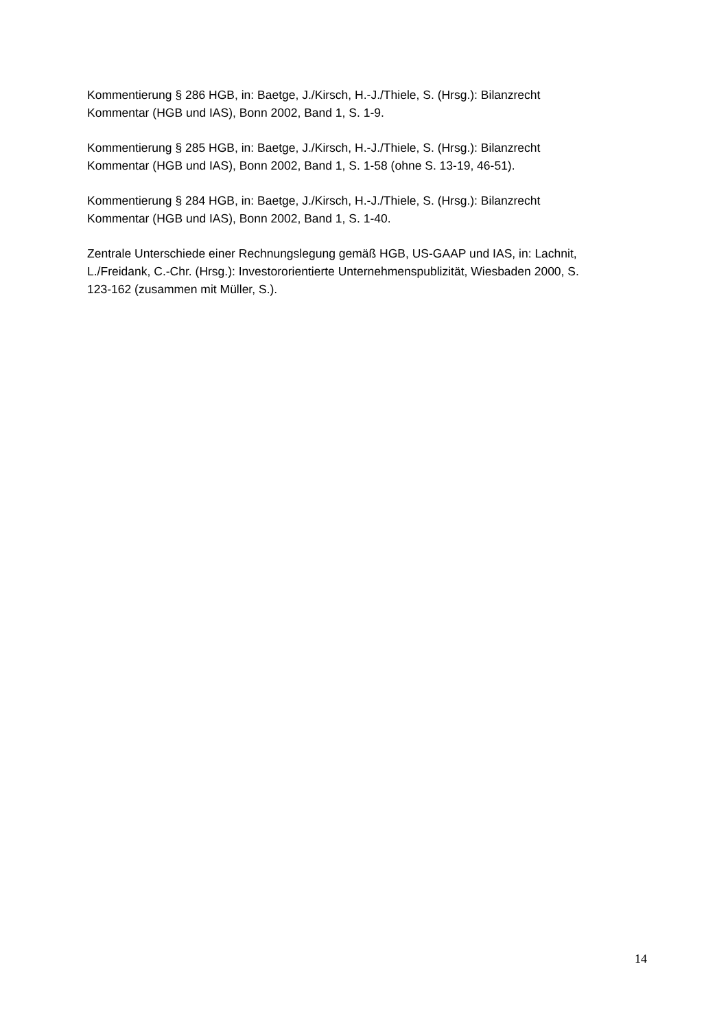Kommentierung § 286 HGB, in: Baetge, J./Kirsch, H.-J./Thiele, S. (Hrsg.): Bilanzrecht
Kommentar (HGB und IAS), Bonn 2002, Band 1, S. 1-9.
Kommentierung § 285 HGB, in: Baetge, J./Kirsch, H.-J./Thiele, S. (Hrsg.): Bilanzrecht
Kommentar (HGB und IAS), Bonn 2002, Band 1, S. 1-58 (ohne S. 13-19, 46-51).
Kommentierung § 284 HGB, in: Baetge, J./Kirsch, H.-J./Thiele, S. (Hrsg.): Bilanzrecht
Kommentar (HGB und IAS), Bonn 2002, Band 1, S. 1-40.
Zentrale Unterschiede einer Rechnungslegung gemäß HGB, US-GAAP und IAS, in: Lachnit,
L./Freidank, C.-Chr. (Hrsg.): Investororientierte Unternehmenspublizität, Wiesbaden 2000, S.
123-162 (zusammen mit Müller, S.).
14